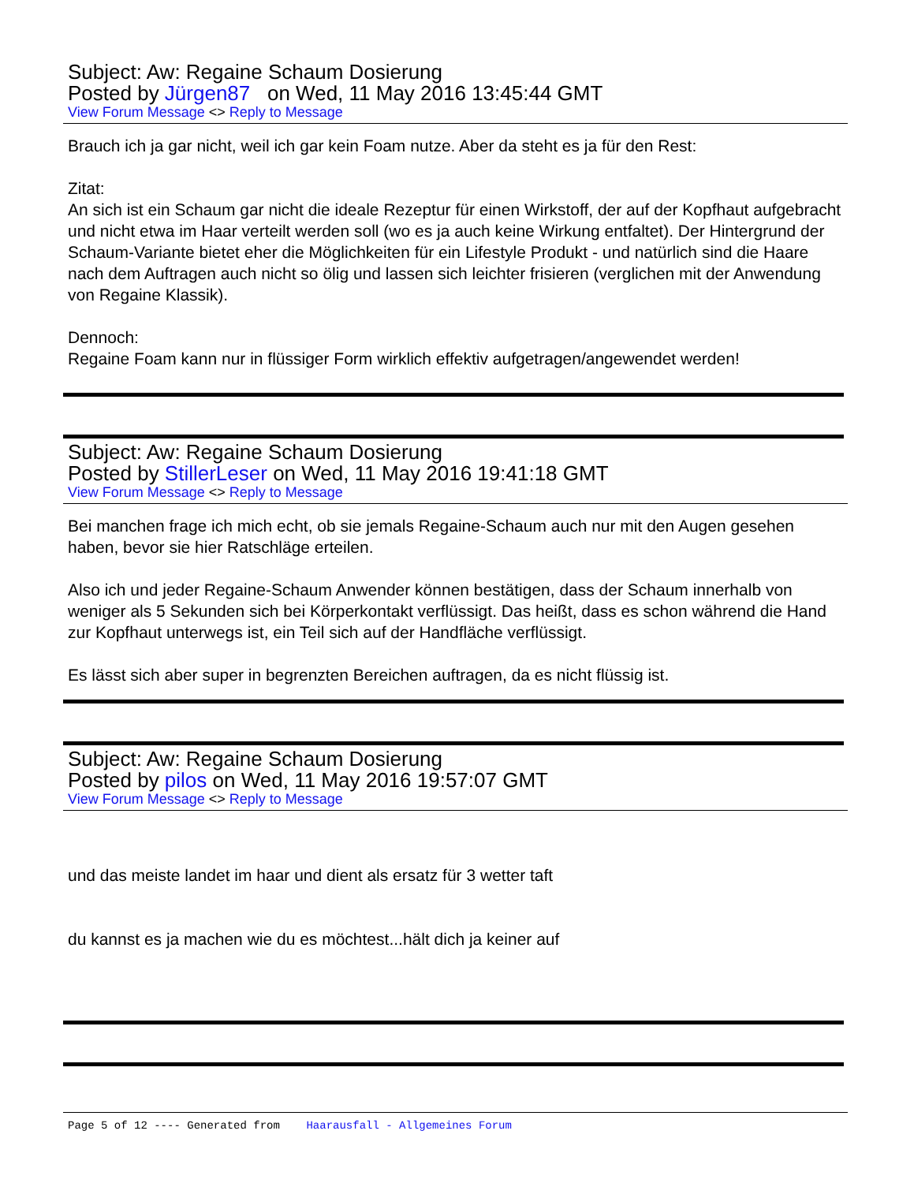Subject: Aw: Regaine Schaum Dosierung
Posted by Jürgen87 on Wed, 11 May 2016 13:45:44 GMT
View Forum Message <> Reply to Message
Brauch ich ja gar nicht, weil ich gar kein Foam nutze. Aber da steht es ja für den Rest:
Zitat:
An sich ist ein Schaum gar nicht die ideale Rezeptur für einen Wirkstoff, der auf der Kopfhaut aufgebracht und nicht etwa im Haar verteilt werden soll (wo es ja auch keine Wirkung entfaltet). Der Hintergrund der Schaum-Variante bietet eher die Möglichkeiten für ein Lifestyle Produkt - und natürlich sind die Haare nach dem Auftragen auch nicht so ölig und lassen sich leichter frisieren (verglichen mit der Anwendung von Regaine Klassik).
Dennoch:
Regaine Foam kann nur in flüssiger Form wirklich effektiv aufgetragen/angewendet werden!
Subject: Aw: Regaine Schaum Dosierung
Posted by StillerLeser on Wed, 11 May 2016 19:41:18 GMT
View Forum Message <> Reply to Message
Bei manchen frage ich mich echt, ob sie jemals Regaine-Schaum auch nur mit den Augen gesehen haben, bevor sie hier Ratschläge erteilen.
Also ich und jeder Regaine-Schaum Anwender können bestätigen, dass der Schaum innerhalb von weniger als 5 Sekunden sich bei Körperkontakt verflüssigt. Das heißt, dass es schon während die Hand zur Kopfhaut unterwegs ist, ein Teil sich auf der Handfläche verflüssigt.
Es lässt sich aber super in begrenzten Bereichen auftragen, da es nicht flüssig ist.
Subject: Aw: Regaine Schaum Dosierung
Posted by pilos on Wed, 11 May 2016 19:57:07 GMT
View Forum Message <> Reply to Message
und das meiste landet im haar und dient als ersatz für 3 wetter taft
du kannst es ja machen wie du es möchtest...hält dich ja keiner auf
Page 5 of 12 ---- Generated from Haarausfall - Allgemeines Forum